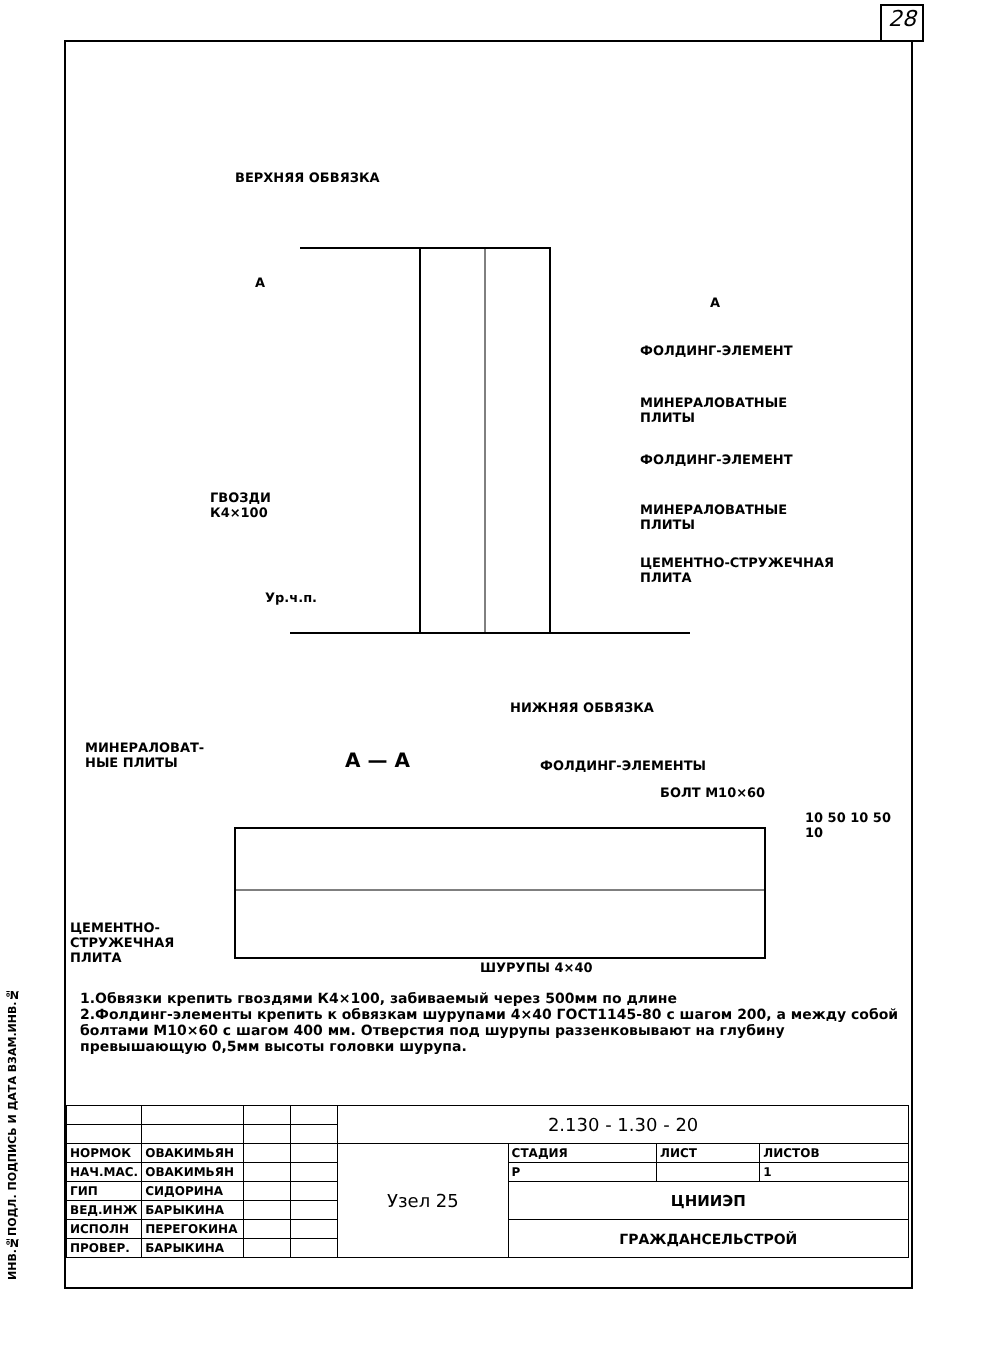28
ИНВ.№ПОДЛ. ПОДПИСЬ И ДАТА ВЗАМ.ИНВ.№
ВЕРХНЯЯ ОБВЯЗКА
А
А
ФОЛДИНГ-ЭЛЕМЕНТ
МИНЕРАЛОВАТНЫЕ
ПЛИТЫ
ФОЛДИНГ-ЭЛЕМЕНТ
ГВОЗДИ
К4×100
МИНЕРАЛОВАТНЫЕ
ПЛИТЫ
ЦЕМЕНТНО-СТРУЖЕЧНАЯ
ПЛИТА
Ур.ч.п.
НИЖНЯЯ ОБВЯЗКА
МИНЕРАЛОВАТ-
НЫЕ ПЛИТЫ
А — А ФОЛДИНГ-ЭЛЕМЕНТЫ
БОЛТ М10×60
10 50 10 50 10
ЦЕМЕНТНО-
СТРУЖЕЧНАЯ
ПЛИТА
ШУРУПЫ 4×40
1.Обвязки крепить гвоздями К4×100, забиваемый через 500мм по длине
2.Фолдинг-элементы крепить к обвязкам шурупами 4×40 ГОСТ1145-80 с шагом 200, а между собой болтами М10×60 с шагом 400 мм. Отверстия под шурупы раззенковывают на глубину превышающую 0,5мм высоты головки шурупа.
| | | | | 2.130 - 1.30 - 20 | | | |
| НОРМОК | ОВАКИМЬЯН | | | Узел 25 | СТАДИЯ | ЛИСТ | ЛИСТОВ |
| НАЧ.МАС. | ОВАКИМЬЯН | | | | Р | | 1 |
| ГИП | СИДОРИНА | | | | ЦНИИЭП | | |
| ВЕД.ИНЖ | БАРЫКИНА | | | | | | |
| ИСПОЛН | ПЕРЕГОКИНА | | | | ГРАЖДАНСЕЛЬСТРОЙ | | |
| ПРОВЕР. | БАРЫКИНА | | | | | | |